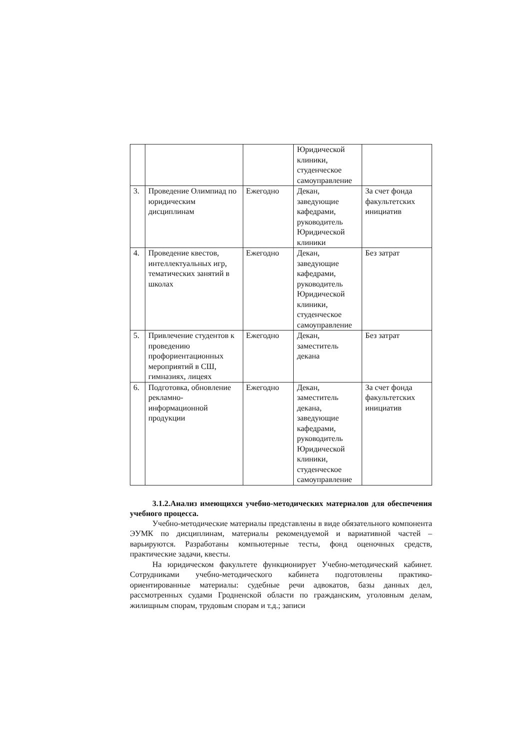| | | | Юридической клиники, студенческое самоуправление | |
| 3. | Проведение Олимпиад по юридическим дисциплинам | Ежегодно | Декан, заведующие кафедрами, руководитель Юридической клиники | За счет фонда факультетских инициатив |
| 4. | Проведение квестов, интеллектуальных игр, тематических занятий в школах | Ежегодно | Декан, заведующие кафедрами, руководитель Юридической клиники, студенческое самоуправление | Без затрат |
| 5. | Привлечение студентов к проведению профориентационных мероприятий в СШ, гимназиях, лицеях | Ежегодно | Декан, заместитель декана | Без затрат |
| 6. | Подготовка, обновление рекламно-информационной продукции | Ежегодно | Декан, заместитель декана, заведующие кафедрами, руководитель Юридической клиники, студенческое самоуправление | За счет фонда факультетских инициатив |
3.1.2.Анализ имеющихся учебно-методических материалов для обеспечения учебного процесса.
Учебно-методические материалы представлены в виде обязательного компонента ЭУМК по дисциплинам, материалы рекомендуемой и вариативной частей – варьируются. Разработаны компьютерные тесты, фонд оценочных средств, практические задачи, квесты.
На юридическом факультете функционирует Учебно-методический кабинет. Сотрудниками учебно-методического кабинета подготовлены практико-ориентированные материалы: судебные речи адвокатов, базы данных дел, рассмотренных судами Гродненской области по гражданским, уголовным делам, жилищным спорам, трудовым спорам и т.д.; записи